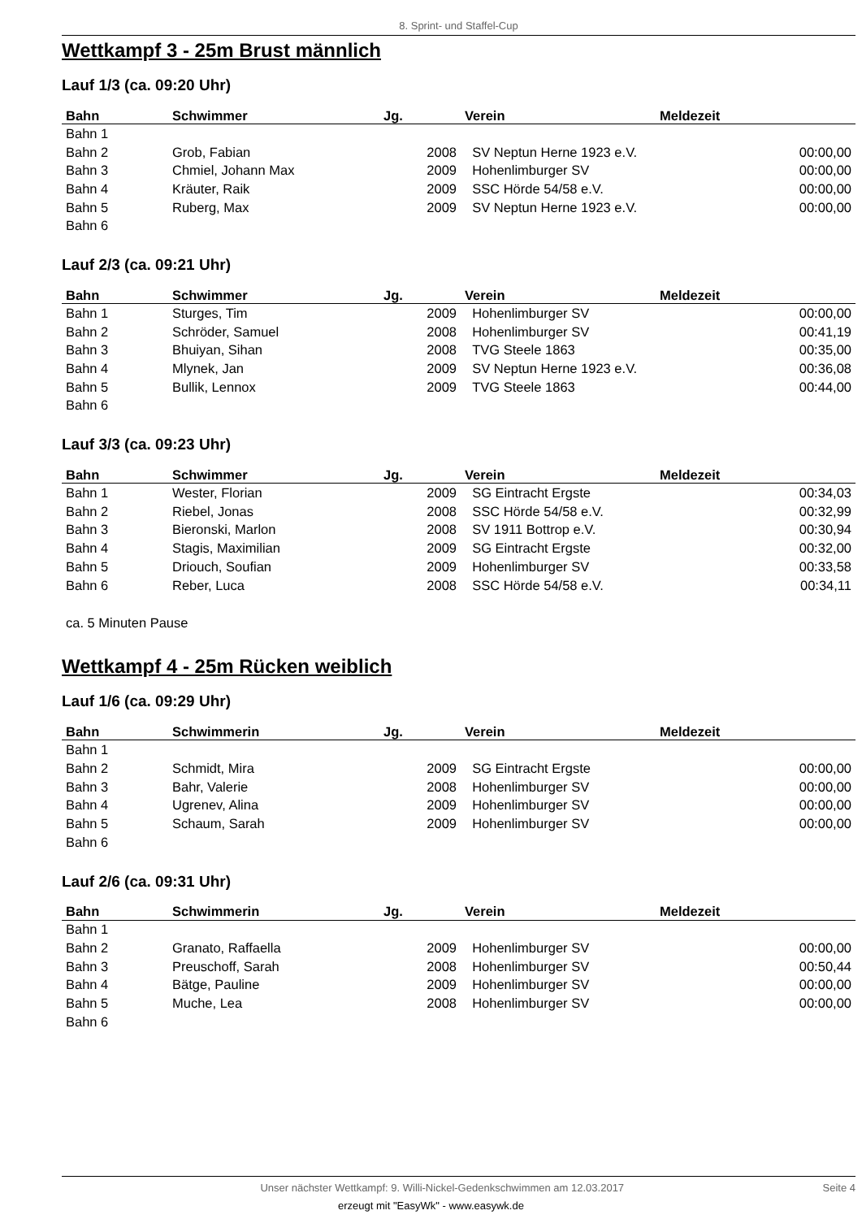8. Sprint- und Staffel-Cup
Wettkampf 3 - 25m Brust männlich
Lauf 1/3 (ca. 09:20 Uhr)
| Bahn | Schwimmer | Jg. | Verein | Meldezeit |
| --- | --- | --- | --- | --- |
| Bahn 1 | | | | |
| Bahn 2 | Grob, Fabian | 2008 | SV Neptun Herne 1923 e.V. | 00:00,00 |
| Bahn 3 | Chmiel, Johann Max | 2009 | Hohenlimburger SV | 00:00,00 |
| Bahn 4 | Kräuter, Raik | 2009 | SSC Hörde 54/58 e.V. | 00:00,00 |
| Bahn 5 | Ruberg, Max | 2009 | SV Neptun Herne 1923 e.V. | 00:00,00 |
| Bahn 6 | | | | |
Lauf 2/3 (ca. 09:21 Uhr)
| Bahn | Schwimmer | Jg. | Verein | Meldezeit |
| --- | --- | --- | --- | --- |
| Bahn 1 | Sturges, Tim | 2009 | Hohenlimburger SV | 00:00,00 |
| Bahn 2 | Schröder, Samuel | 2008 | Hohenlimburger SV | 00:41,19 |
| Bahn 3 | Bhuiyan, Sihan | 2008 | TVG Steele 1863 | 00:35,00 |
| Bahn 4 | Mlynek, Jan | 2009 | SV Neptun Herne 1923 e.V. | 00:36,08 |
| Bahn 5 | Bullik, Lennox | 2009 | TVG Steele 1863 | 00:44,00 |
| Bahn 6 | | | | |
Lauf 3/3 (ca. 09:23 Uhr)
| Bahn | Schwimmer | Jg. | Verein | Meldezeit |
| --- | --- | --- | --- | --- |
| Bahn 1 | Wester, Florian | 2009 | SG Eintracht Ergste | 00:34,03 |
| Bahn 2 | Riebel, Jonas | 2008 | SSC Hörde 54/58 e.V. | 00:32,99 |
| Bahn 3 | Bieronski, Marlon | 2008 | SV 1911 Bottrop e.V. | 00:30,94 |
| Bahn 4 | Stagis, Maximilian | 2009 | SG Eintracht Ergste | 00:32,00 |
| Bahn 5 | Driouch, Soufian | 2009 | Hohenlimburger SV | 00:33,58 |
| Bahn 6 | Reber, Luca | 2008 | SSC Hörde 54/58 e.V. | 00:34,11 |
ca. 5 Minuten Pause
Wettkampf 4 - 25m Rücken weiblich
Lauf 1/6 (ca. 09:29 Uhr)
| Bahn | Schwimmerin | Jg. | Verein | Meldezeit |
| --- | --- | --- | --- | --- |
| Bahn 1 | | | | |
| Bahn 2 | Schmidt, Mira | 2009 | SG Eintracht Ergste | 00:00,00 |
| Bahn 3 | Bahr, Valerie | 2008 | Hohenlimburger SV | 00:00,00 |
| Bahn 4 | Ugrenev, Alina | 2009 | Hohenlimburger SV | 00:00,00 |
| Bahn 5 | Schaum, Sarah | 2009 | Hohenlimburger SV | 00:00,00 |
| Bahn 6 | | | | |
Lauf 2/6 (ca. 09:31 Uhr)
| Bahn | Schwimmerin | Jg. | Verein | Meldezeit |
| --- | --- | --- | --- | --- |
| Bahn 1 | | | | |
| Bahn 2 | Granato, Raffaella | 2009 | Hohenlimburger SV | 00:00,00 |
| Bahn 3 | Preuschoff, Sarah | 2008 | Hohenlimburger SV | 00:50,44 |
| Bahn 4 | Bätge, Pauline | 2009 | Hohenlimburger SV | 00:00,00 |
| Bahn 5 | Muche, Lea | 2008 | Hohenlimburger SV | 00:00,00 |
| Bahn 6 | | | | |
Unser nächster Wettkampf: 9. Willi-Nickel-Gedenkschwimmen am 12.03.2017 Seite 4
erzeugt mit "EasyWk" - www.easywk.de